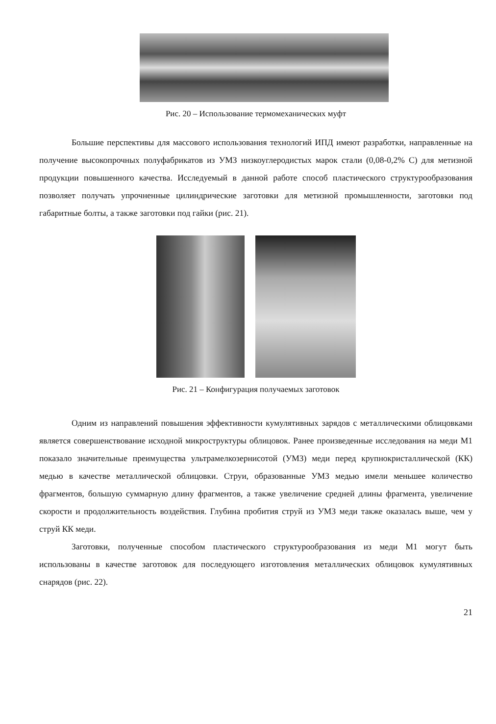Рис. 20 – Использование термомеханических муфт
Большие перспективы для массового использования технологий ИПД имеют разработки, направленные на получение высокопрочных полуфабрикатов из УМЗ низкоуглеродистых марок стали (0,08-0,2% С) для метизной продукции повышенного качества. Исследуемый в данной работе способ пластического структурообразования позволяет получать упрочненные цилиндрические заготовки для метизной промышленности, заготовки под габаритные болты, а также заготовки под гайки (рис. 21).
Рис. 21 – Конфигурация получаемых заготовок
Одним из направлений повышения эффективности кумулятивных зарядов с металлическими облицовками является совершенствование исходной микроструктуры облицовок. Ранее произведенные исследования на меди М1 показало значительные преимущества ультрамелкозернисотой (УМЗ) меди перед крупнокристаллической (КК) медью в качестве металлической облицовки. Струи, образованные УМЗ медью имели меньшее количество фрагментов, большую суммарную длину фрагментов, а также увеличение средней длины фрагмента, увеличение скорости и продолжительность воздействия. Глубина пробития струй из УМЗ меди также оказалась выше, чем у струй КК меди.
Заготовки, полученные способом пластического структурообразования из меди М1 могут быть использованы в качестве заготовок для последующего изготовления металлических облицовок кумулятивных снарядов (рис. 22).
21